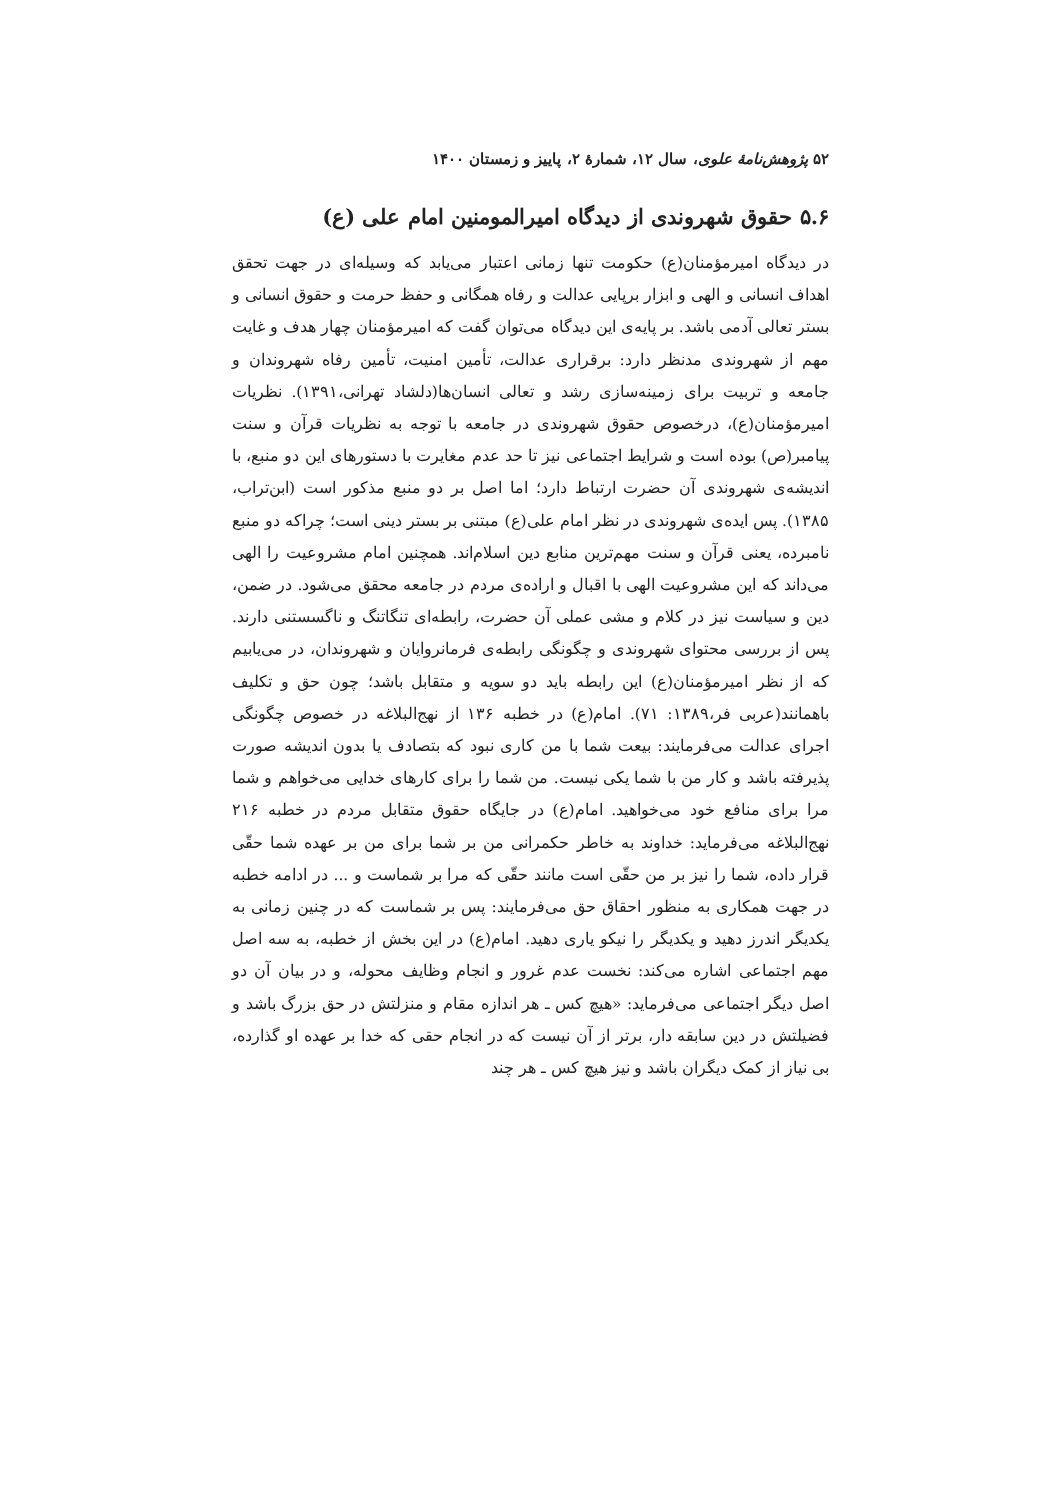۵۲ پژوهش‌نامهٔ علوی، سال ۱۲، شمارهٔ ۲، پاییز و زمستان ۱۴۰۰
۵.۶ حقوق شهروندی از دیدگاه امیرالمومنین امام علی (ع)
در دیدگاه امیرمؤمنان(ع) حکومت تنها زمانی اعتبار می‌یابد که وسیله‌ای در جهت تحقق اهداف انسانی و الهی و ابزار برپایی عدالت و رفاه همگانی و حفظ حرمت و حقوق انسانی و بستر تعالی آدمی باشد. بر پایه‌ی این دیدگاه می‌توان گفت که امیرمؤمنان چهار هدف و غایت مهم از شهروندی مدنظر دارد: برقراری عدالت، تأمین امنیت، تأمین رفاه شهروندان و جامعه و تربیت برای زمینه‌سازی رشد و تعالی انسان‌ها(دلشاد تهرانی،۱۳۹۱). نظریات امیرمؤمنان(ع)، درخصوص حقوق شهروندی در جامعه با توجه به نظریات قرآن و سنت پیامبر(ص) بوده است و شرایط اجتماعی نیز تا حد عدم مغایرت با دستورهای این دو منبع، با اندیشه‌ی شهروندی آن حضرت ارتباط دارد؛ اما اصل بر دو منبع مذکور است (ابن‌تراب، ۱۳۸۵). پس ایده‌ی شهروندی در نظر امام علی(ع) مبتنی بر بستر دینی است؛ چراکه دو منبع نامبرده، یعنی قرآن و سنت مهم‌ترین منابع دین اسلام‌اند. همچنین امام مشروعیت را الهی می‌داند که این مشروعیت الهی با اقبال و اراده‌ی مردم در جامعه محقق می‌شود. در ضمن، دین و سیاست نیز در کلام و مشی عملی آن حضرت، رابطه‌ای تنگاتنگ و ناگسستنی دارند. پس از بررسی محتوای شهروندی و چگونگی رابطه‌ی فرمانروایان و شهروندان، در می‌یابیم که از نظر امیرمؤمنان(ع) این رابطه باید دو سویه و متقابل باشد؛ چون حق و تکلیف باهمانند(عربی فر،۱۳۸۹: ۷۱). امام(ع) در خطبه ۱۳۶ از نهج‌البلاغه در خصوص چگونگی اجرای عدالت می‌فرمایند: بیعت شما با من کاری نبود که بتصادف یا بدون اندیشه صورت پذیرفته باشد و کار من با شما یکی نیست. من شما را برای کارهای خدایی می‌خواهم و شما مرا برای منافع خود می‌خواهید. امام(ع) در جایگاه حقوق متقابل مردم در خطبه ۲۱۶ نهج‌البلاغه می‌فرماید: خداوند به خاطر حکمرانی من بر شما برای من بر عهده شما حقّی قرار داده، شما را نیز بر من حقّی است مانند حقّی که مرا بر شماست و ... در ادامه خطبه در جهت همکاری به منظور احقاق حق می‌فرمایند: پس بر شماست که در چنین زمانی به یکدیگر اندرز دهید و یکدیگر را نیکو یاری دهید. امام(ع) در این بخش از خطبه، به سه اصل مهم اجتماعی اشاره می‌کند: نخست عدم غرور و انجام وظایف محوله، و در بیان آن دو اصل دیگر اجتماعی می‌فرماید: «هیچ کس ـ هر اندازه مقام و منزلتش در حق بزرگ باشد و فضیلتش در دین سابقه دار، برتر از آن نیست که در انجام حقی که خدا بر عهده او گذارده، بی نیاز از کمک دیگران باشد و نیز هیچ کس ـ هر چند